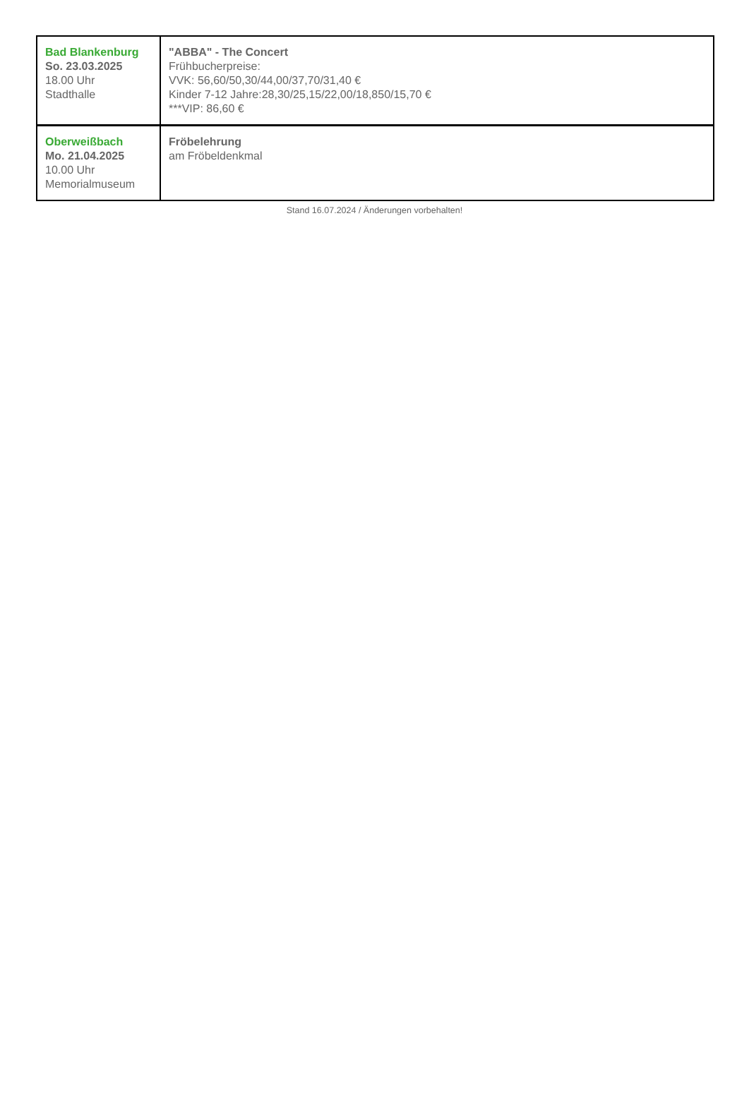| Bad Blankenburg So. 23.03.2025 18.00 Uhr Stadthalle | "ABBA" - The Concert Frühbucherpreise: VVK: 56,60/50,30/44,00/37,70/31,40 € Kinder 7-12 Jahre:28,30/25,15/22,00/18,850/15,70 € ***VIP: 86,60 € |
| Oberweißbach Mo. 21.04.2025 10.00 Uhr Memorialmuseum | Fröbelehrung am Fröbeldenkmal |
Stand 16.07.2024 / Änderungen vorbehalten!